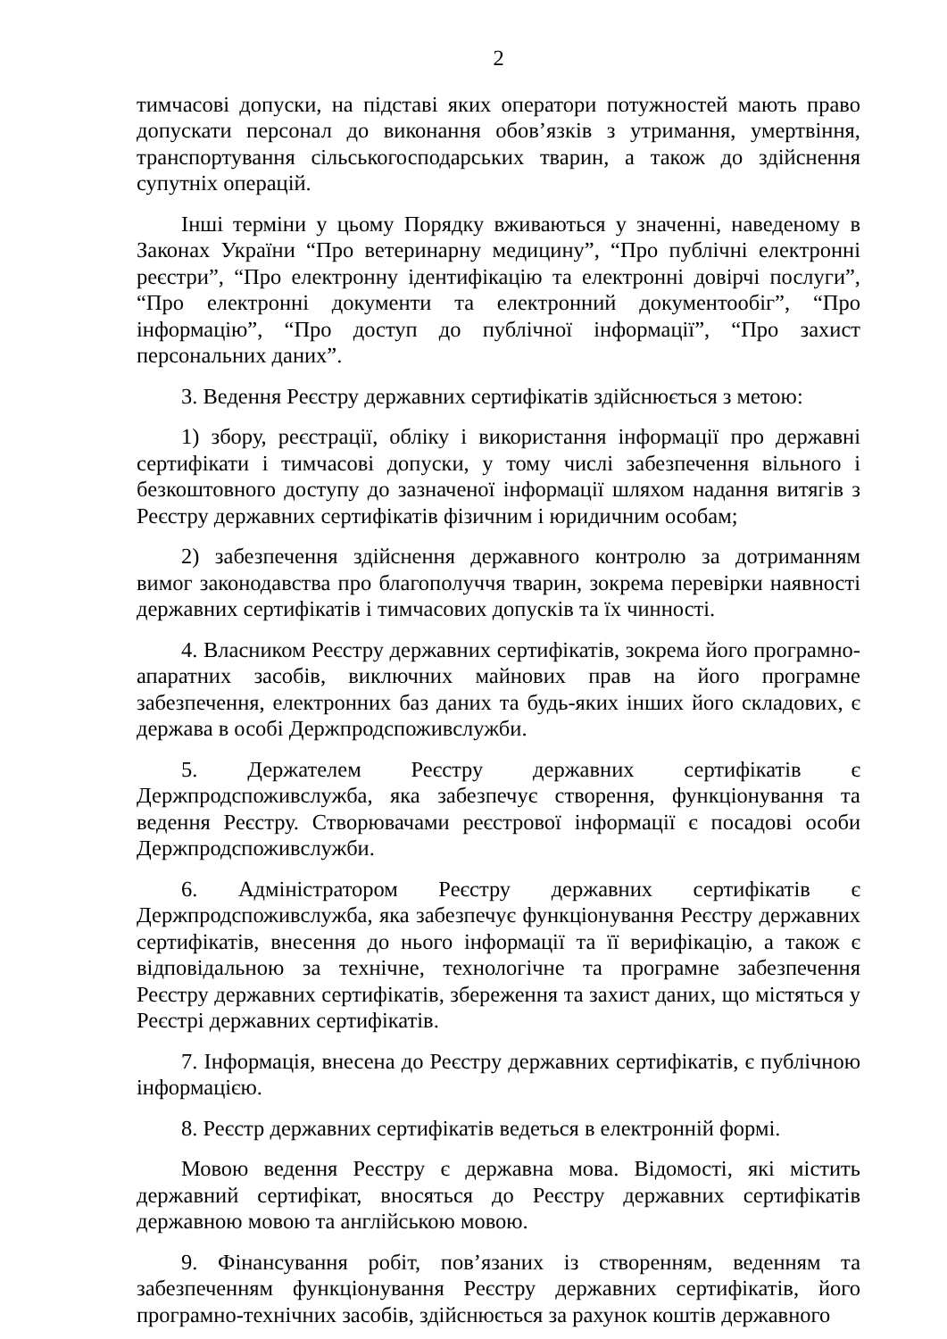2
тимчасові допуски, на підставі яких оператори потужностей мають право допускати персонал до виконання обов’язків з утримання, умертвіння, транспортування сільськогосподарських тварин, а також до здійснення супутніх операцій.
Інші терміни у цьому Порядку вживаються у значенні, наведеному в Законах України “Про ветеринарну медицину”, “Про публічні електронні реєстри”, “Про електронну ідентифікацію та електронні довірчі послуги”, “Про електронні документи та електронний документообіг”, “Про інформацію”, “Про доступ до публічної інформації”, “Про захист персональних даних”.
3. Ведення Реєстру державних сертифікатів здійснюється з метою:
1) збору, реєстрації, обліку і використання інформації про державні сертифікати і тимчасові допуски, у тому числі забезпечення вільного і безкоштовного доступу до зазначеної інформації шляхом надання витягів з Реєстру державних сертифікатів фізичним і юридичним особам;
2) забезпечення здійснення державного контролю за дотриманням вимог законодавства про благополуччя тварин, зокрема перевірки наявності державних сертифікатів і тимчасових допусків та їх чинності.
4. Власником Реєстру державних сертифікатів, зокрема його програмно-апаратних засобів, виключних майнових прав на його програмне забезпечення, електронних баз даних та будь-яких інших його складових, є держава в особі Держпродспоживслужби.
5. Держателем Реєстру державних сертифікатів є Держпродспоживслужба, яка забезпечує створення, функціонування та ведення Реєстру. Створювачами реєстрової інформації є посадові особи Держпродспоживслужби.
6. Адміністратором Реєстру державних сертифікатів є Держпродспоживслужба, яка забезпечує функціонування Реєстру державних сертифікатів, внесення до нього інформації та її верифікацію, а також є відповідальною за технічне, технологічне та програмне забезпечення Реєстру державних сертифікатів, збереження та захист даних, що містяться у Реєстрі державних сертифікатів.
7. Інформація, внесена до Реєстру державних сертифікатів, є публічною інформацією.
8. Реєстр державних сертифікатів ведеться в електронній формі.
Мовою ведення Реєстру є державна мова. Відомості, які містить державний сертифікат, вносяться до Реєстру державних сертифікатів державною мовою та англійською мовою.
9. Фінансування робіт, пов’язаних із створенням, веденням та забезпеченням функціонування Реєстру державних сертифікатів, його програмно-технічних засобів, здійснюється за рахунок коштів державного